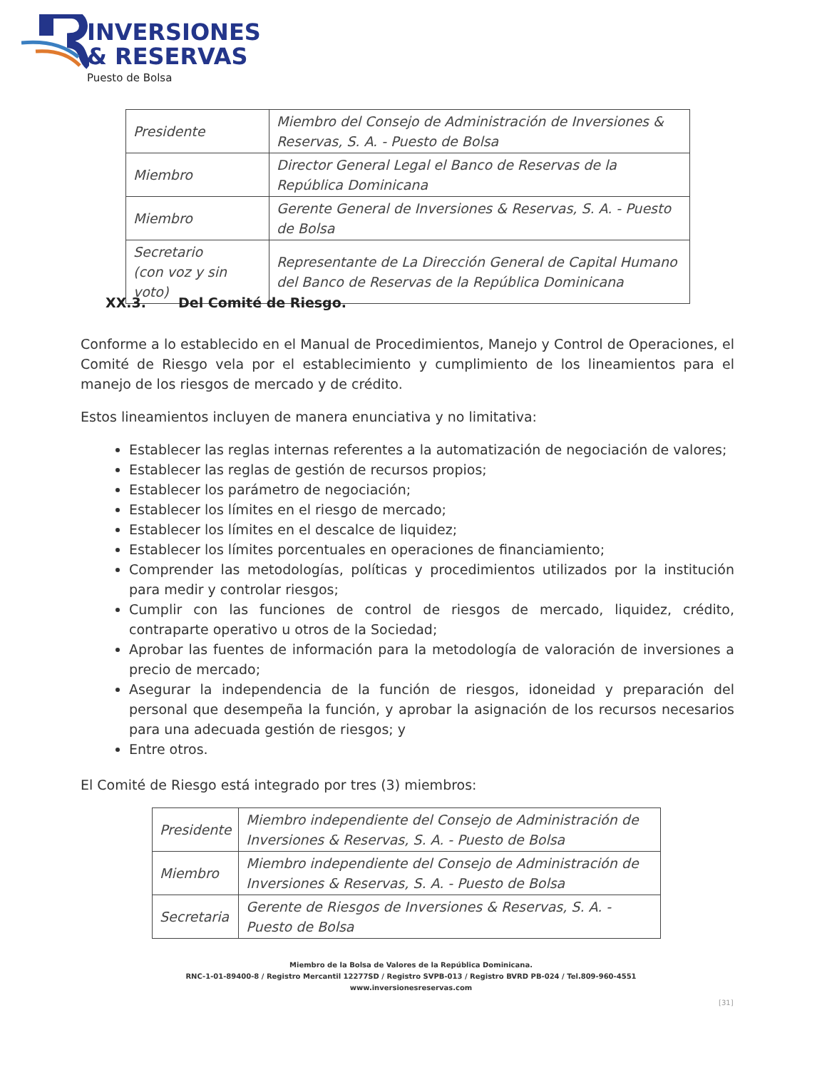INVERSIONES
& RESERVAS
Puesto de Bolsa
| Presidente | Miembro del Consejo de Administración de Inversiones & Reservas, S. A. - Puesto de Bolsa |
| Miembro | Director General Legal el Banco de Reservas de la República Dominicana |
| Miembro | Gerente General de Inversiones & Reservas, S. A. - Puesto de Bolsa |
| Secretario (con voz y sin voto) | Representante de La Dirección General de Capital Humano del Banco de Reservas de la República Dominicana |
XX.3. Del Comité de Riesgo.
Conforme a lo establecido en el Manual de Procedimientos, Manejo y Control de Operaciones, el Comité de Riesgo vela por el establecimiento y cumplimiento de los lineamientos para el manejo de los riesgos de mercado y de crédito.
Estos lineamientos incluyen de manera enunciativa y no limitativa:
Establecer las reglas internas referentes a la automatización de negociación de valores;
Establecer las reglas de gestión de recursos propios;
Establecer los parámetro de negociación;
Establecer los límites en el riesgo de mercado;
Establecer los límites en el descalce de liquidez;
Establecer los límites porcentuales en operaciones de financiamiento;
Comprender las metodologías, políticas y procedimientos utilizados por la institución para medir y controlar riesgos;
Cumplir con las funciones de control de riesgos de mercado, liquidez, crédito, contraparte operativo u otros de la Sociedad;
Aprobar las fuentes de información para la metodología de valoración de inversiones a precio de mercado;
Asegurar la independencia de la función de riesgos, idoneidad y preparación del personal que desempeña la función, y aprobar la asignación de los recursos necesarios para una adecuada gestión de riesgos; y
Entre otros.
El Comité de Riesgo está integrado por tres (3) miembros:
| Presidente | Miembro independiente del Consejo de Administración de Inversiones & Reservas, S. A. - Puesto de Bolsa |
| Miembro | Miembro independiente del Consejo de Administración de Inversiones & Reservas, S. A. - Puesto de Bolsa |
| Secretaria | Gerente de Riesgos de Inversiones & Reservas, S. A. - Puesto de Bolsa |
Miembro de la Bolsa de Valores de la República Dominicana.
RNC-1-01-89400-8 / Registro Mercantil 12277SD / Registro SVPB-013 / Registro BVRD PB-024 / Tel.809-960-4551
www.inversionesreservas.com
[31]